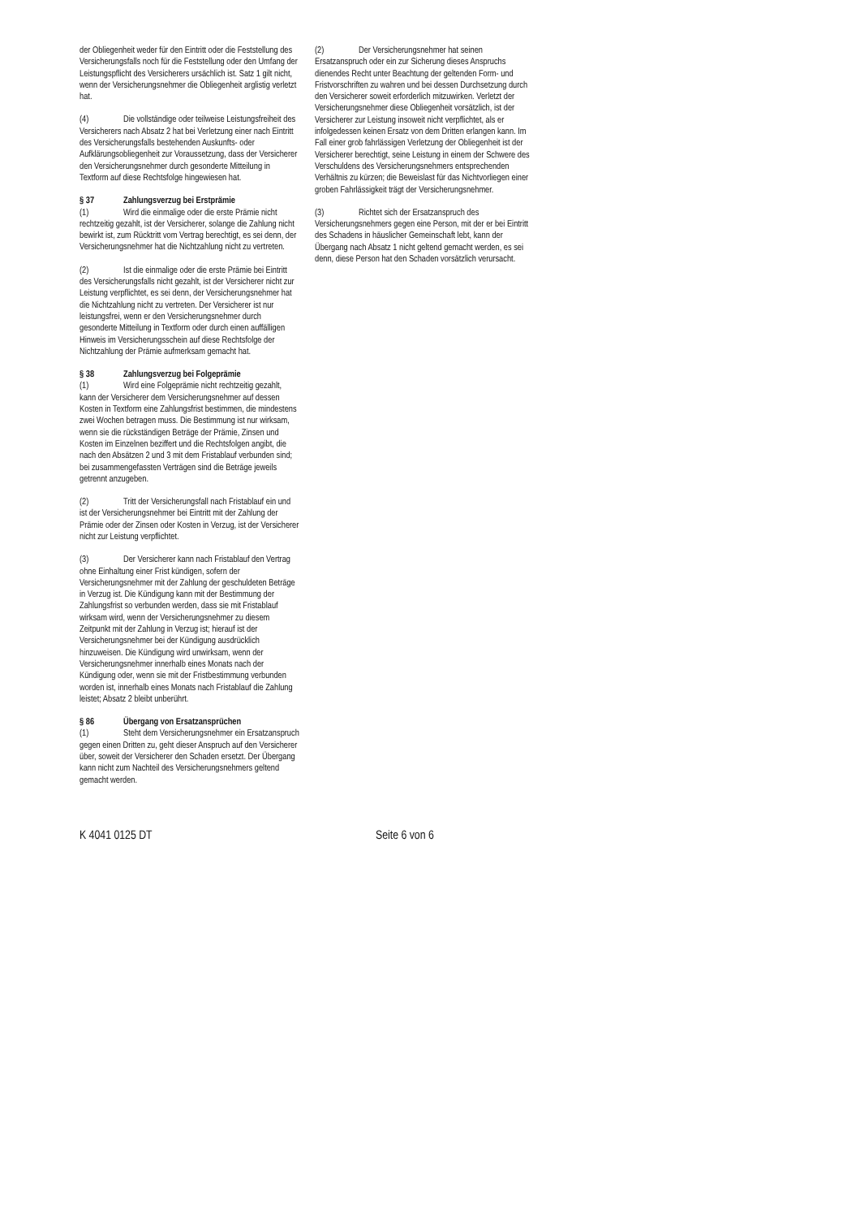der Obliegenheit weder für den Eintritt oder die Feststellung des Versicherungsfalls noch für die Feststellung oder den Umfang der Leistungspflicht des Versicherers ursächlich ist. Satz 1 gilt nicht, wenn der Versicherungsnehmer die Obliegenheit arglistig verletzt hat.
(4) Die vollständige oder teilweise Leistungsfreiheit des Versicherers nach Absatz 2 hat bei Verletzung einer nach Eintritt des Versicherungsfalls bestehenden Auskunfts- oder Aufklärungsobliegenheit zur Voraussetzung, dass der Versicherer den Versicherungsnehmer durch gesonderte Mitteilung in Textform auf diese Rechtsfolge hingewiesen hat.
§ 37 Zahlungsverzug bei Erstprämie
(1) Wird die einmalige oder die erste Prämie nicht rechtzeitig gezahlt, ist der Versicherer, solange die Zahlung nicht bewirkt ist, zum Rücktritt vom Vertrag berechtigt, es sei denn, der Versicherungsnehmer hat die Nichtzahlung nicht zu vertreten.
(2) Ist die einmalige oder die erste Prämie bei Eintritt des Versicherungsfalls nicht gezahlt, ist der Versicherer nicht zur Leistung verpflichtet, es sei denn, der Versicherungsnehmer hat die Nichtzahlung nicht zu vertreten. Der Versicherer ist nur leistungsfrei, wenn er den Versicherungsnehmer durch gesonderte Mitteilung in Textform oder durch einen auffälligen Hinweis im Versicherungsschein auf diese Rechtsfolge der Nichtzahlung der Prämie aufmerksam gemacht hat.
§ 38 Zahlungsverzug bei Folgeprämie
(1) Wird eine Folgeprämie nicht rechtzeitig gezahlt, kann der Versicherer dem Versicherungsnehmer auf dessen Kosten in Textform eine Zahlungsfrist bestimmen, die mindestens zwei Wochen betragen muss. Die Bestimmung ist nur wirksam, wenn sie die rückständigen Beträge der Prämie, Zinsen und Kosten im Einzelnen beziffert und die Rechtsfolgen angibt, die nach den Absätzen 2 und 3 mit dem Fristablauf verbunden sind; bei zusammengefassten Verträgen sind die Beträge jeweils getrennt anzugeben.
(2) Tritt der Versicherungsfall nach Fristablauf ein und ist der Versicherungsnehmer bei Eintritt mit der Zahlung der Prämie oder der Zinsen oder Kosten in Verzug, ist der Versicherer nicht zur Leistung verpflichtet.
(3) Der Versicherer kann nach Fristablauf den Vertrag ohne Einhaltung einer Frist kündigen, sofern der Versicherungsnehmer mit der Zahlung der geschuldeten Beträge in Verzug ist. Die Kündigung kann mit der Bestimmung der Zahlungsfrist so verbunden werden, dass sie mit Fristablauf wirksam wird, wenn der Versicherungsnehmer zu diesem Zeitpunkt mit der Zahlung in Verzug ist; hierauf ist der Versicherungsnehmer bei der Kündigung ausdrücklich hinzuweisen. Die Kündigung wird unwirksam, wenn der Versicherungsnehmer innerhalb eines Monats nach der Kündigung oder, wenn sie mit der Fristbestimmung verbunden worden ist, innerhalb eines Monats nach Fristablauf die Zahlung leistet; Absatz 2 bleibt unberührt.
§ 86 Übergang von Ersatzansprüchen
(1) Steht dem Versicherungsnehmer ein Ersatzanspruch gegen einen Dritten zu, geht dieser Anspruch auf den Versicherer über, soweit der Versicherer den Schaden ersetzt. Der Übergang kann nicht zum Nachteil des Versicherungsnehmers geltend gemacht werden.
(2) Der Versicherungsnehmer hat seinen Ersatzanspruch oder ein zur Sicherung dieses Anspruchs dienendes Recht unter Beachtung der geltenden Form- und Fristvorschriften zu wahren und bei dessen Durchsetzung durch den Versicherer soweit erforderlich mitzuwirken. Verletzt der Versicherungsnehmer diese Obliegenheit vorsätzlich, ist der Versicherer zur Leistung insoweit nicht verpflichtet, als er infolgedessen keinen Ersatz von dem Dritten erlangen kann. Im Fall einer grob fahrlässigen Verletzung der Obliegenheit ist der Versicherer berechtigt, seine Leistung in einem der Schwere des Verschuldens des Versicherungsnehmers entsprechenden Verhältnis zu kürzen; die Beweislast für das Nichtvorliegen einer groben Fahrlässigkeit trägt der Versicherungsnehmer.
(3) Richtet sich der Ersatzanspruch des Versicherungsnehmers gegen eine Person, mit der er bei Eintritt des Schadens in häuslicher Gemeinschaft lebt, kann der Übergang nach Absatz 1 nicht geltend gemacht werden, es sei denn, diese Person hat den Schaden vorsätzlich verursacht.
K 4041 0125 DT Seite 6 von 6